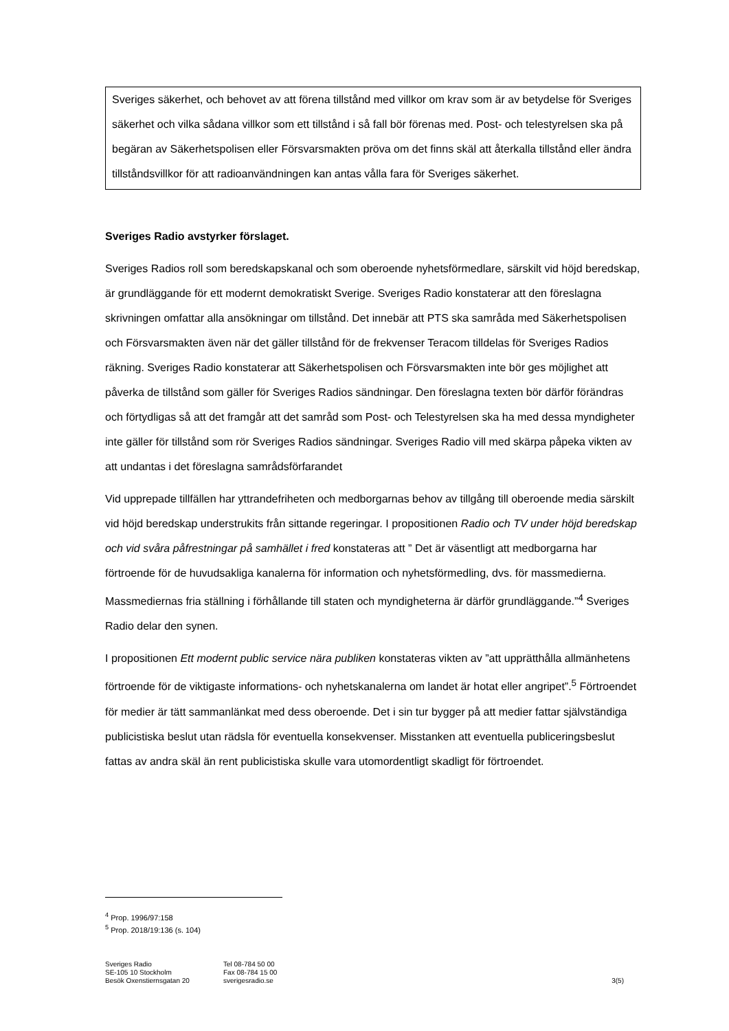Sveriges säkerhet, och behovet av att förena tillstånd med villkor om krav som är av betydelse för Sveriges säkerhet och vilka sådana villkor som ett tillstånd i så fall bör förenas med. Post- och telestyrelsen ska på begäran av Säkerhetspolisen eller Försvarsmakten pröva om det finns skäl att återkalla tillstånd eller ändra tillståndsvillkor för att radioanvändningen kan antas vålla fara för Sveriges säkerhet.
Sveriges Radio avstyrker förslaget.
Sveriges Radios roll som beredskapskanal och som oberoende nyhetsförmedlare, särskilt vid höjd beredskap, är grundläggande för ett modernt demokratiskt Sverige. Sveriges Radio konstaterar att den föreslagna skrivningen omfattar alla ansökningar om tillstånd. Det innebär att PTS ska samråda med Säkerhetspolisen och Försvarsmakten även när det gäller tillstånd för de frekvenser Teracom tilldelas för Sveriges Radios räkning. Sveriges Radio konstaterar att Säkerhetspolisen och Försvarsmakten inte bör ges möjlighet att påverka de tillstånd som gäller för Sveriges Radios sändningar. Den föreslagna texten bör därför förändras och förtydligas så att det framgår att det samråd som Post- och Telestyrelsen ska ha med dessa myndigheter inte gäller för tillstånd som rör Sveriges Radios sändningar. Sveriges Radio vill med skärpa påpeka vikten av att undantas i det föreslagna samrådsförfarandet
Vid upprepade tillfällen har yttrandefriheten och medborgarnas behov av tillgång till oberoende media särskilt vid höjd beredskap understrukits från sittande regeringar. I propositionen Radio och TV under höjd beredskap och vid svåra påfrestningar på samhället i fred konstateras att ” Det är väsentligt att medborgarna har förtroende för de huvudsakliga kanalerna för information och nyhetsförmedling, dvs. för massmedierna. Massmediernas fria ställning i förhållande till staten och myndigheterna är därför grundläggande.”<sup>4</sup> Sveriges Radio delar den synen.
I propositionen Ett modernt public service nära publiken konstateras vikten av ”att upprätthålla allmänhetens förtroende för de viktigaste informations- och nyhetskanalerna om landet är hotat eller angripet”.<sup>5</sup> Förtroendet för medier är tätt sammanlänkat med dess oberoende. Det i sin tur bygger på att medier fattar självständiga publicistiska beslut utan rädsla för eventuella konsekvenser. Misstanken att eventuella publiceringsbeslut fattas av andra skäl än rent publicistiska skulle vara utomordentligt skadligt för förtroendet.
<sup>4</sup> Prop. 1996/97:158
<sup>5</sup> Prop. 2018/19:136 (s. 104)
Sveriges Radio
SE-105 10 Stockholm
Besök Oxenstiernsgatan 20
Tel 08-784 50 00
Fax 08-784 15 00
sverigesradio.se
3(5)